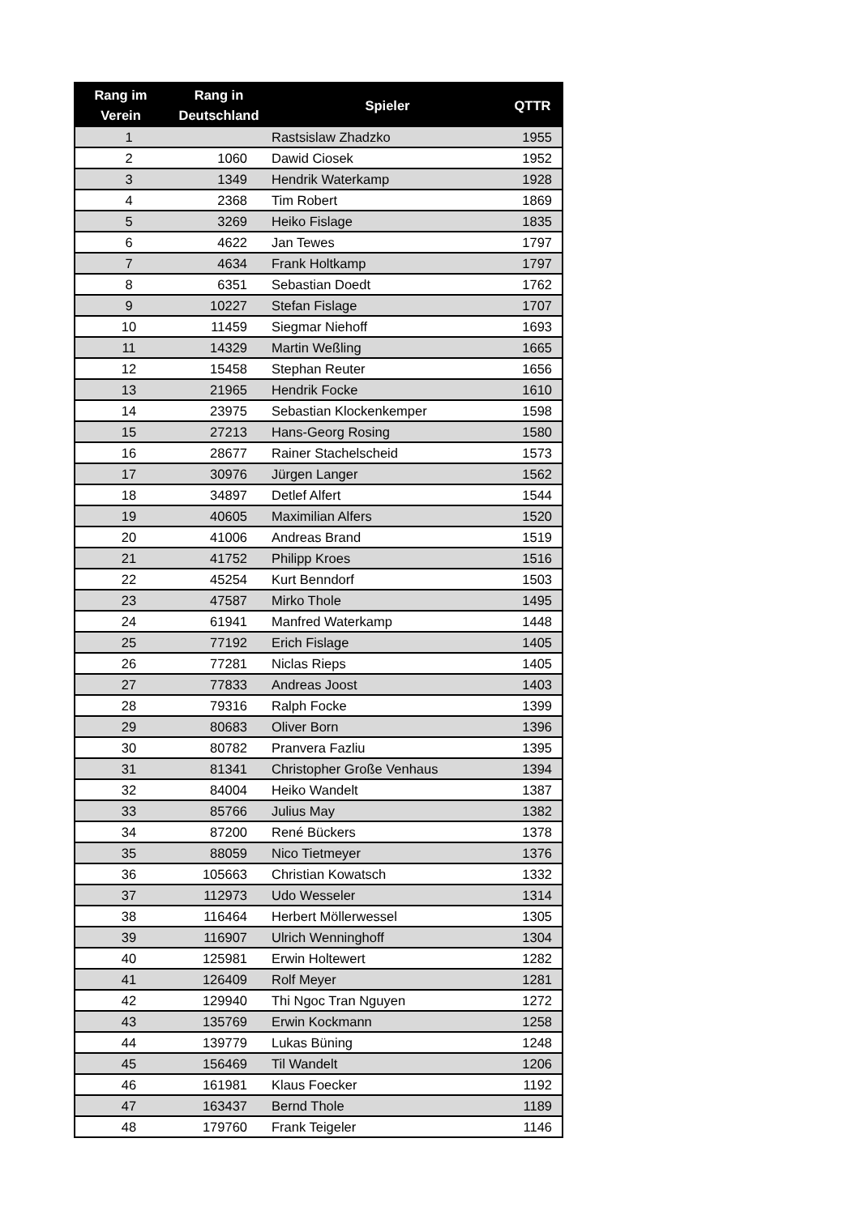| Rang im Verein | Rang in Deutschland | Spieler | QTTR |
| --- | --- | --- | --- |
| 1 | | Rastsislaw Zhadzko | 1955 |
| 2 | 1060 | Dawid Ciosek | 1952 |
| 3 | 1349 | Hendrik Waterkamp | 1928 |
| 4 | 2368 | Tim Robert | 1869 |
| 5 | 3269 | Heiko Fislage | 1835 |
| 6 | 4622 | Jan Tewes | 1797 |
| 7 | 4634 | Frank Holtkamp | 1797 |
| 8 | 6351 | Sebastian Doedt | 1762 |
| 9 | 10227 | Stefan Fislage | 1707 |
| 10 | 11459 | Siegmar Niehoff | 1693 |
| 11 | 14329 | Martin Weßling | 1665 |
| 12 | 15458 | Stephan Reuter | 1656 |
| 13 | 21965 | Hendrik Focke | 1610 |
| 14 | 23975 | Sebastian Klockenkemper | 1598 |
| 15 | 27213 | Hans-Georg Rosing | 1580 |
| 16 | 28677 | Rainer Stachelscheid | 1573 |
| 17 | 30976 | Jürgen Langer | 1562 |
| 18 | 34897 | Detlef Alfert | 1544 |
| 19 | 40605 | Maximilian Alfers | 1520 |
| 20 | 41006 | Andreas Brand | 1519 |
| 21 | 41752 | Philipp Kroes | 1516 |
| 22 | 45254 | Kurt Benndorf | 1503 |
| 23 | 47587 | Mirko Thole | 1495 |
| 24 | 61941 | Manfred Waterkamp | 1448 |
| 25 | 77192 | Erich Fislage | 1405 |
| 26 | 77281 | Niclas Rieps | 1405 |
| 27 | 77833 | Andreas Joost | 1403 |
| 28 | 79316 | Ralph Focke | 1399 |
| 29 | 80683 | Oliver Born | 1396 |
| 30 | 80782 | Pranvera Fazliu | 1395 |
| 31 | 81341 | Christopher Große Venhaus | 1394 |
| 32 | 84004 | Heiko Wandelt | 1387 |
| 33 | 85766 | Julius May | 1382 |
| 34 | 87200 | René Bückers | 1378 |
| 35 | 88059 | Nico Tietmeyer | 1376 |
| 36 | 105663 | Christian Kowatsch | 1332 |
| 37 | 112973 | Udo Wesseler | 1314 |
| 38 | 116464 | Herbert Möllerwessel | 1305 |
| 39 | 116907 | Ulrich Wenninghoff | 1304 |
| 40 | 125981 | Erwin Holtewert | 1282 |
| 41 | 126409 | Rolf Meyer | 1281 |
| 42 | 129940 | Thi Ngoc Tran Nguyen | 1272 |
| 43 | 135769 | Erwin Kockmann | 1258 |
| 44 | 139779 | Lukas Büning | 1248 |
| 45 | 156469 | Til Wandelt | 1206 |
| 46 | 161981 | Klaus Foecker | 1192 |
| 47 | 163437 | Bernd Thole | 1189 |
| 48 | 179760 | Frank Teigeler | 1146 |